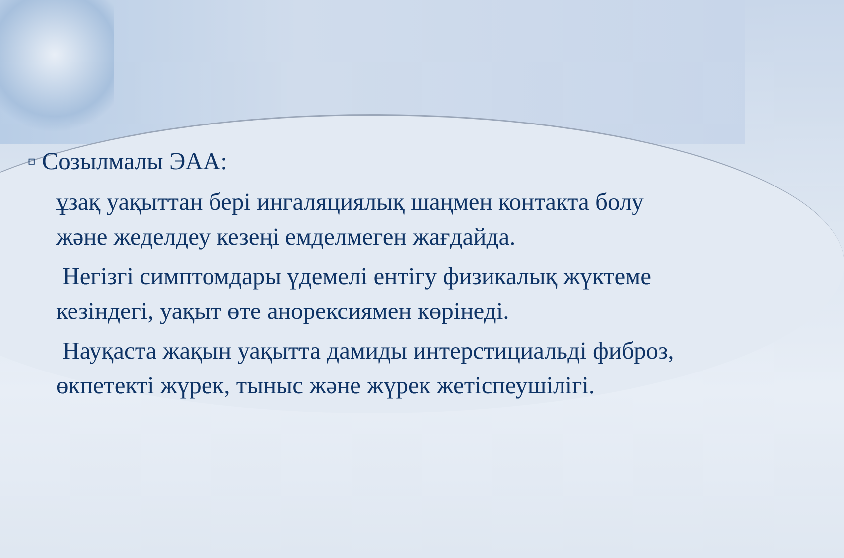▫ Созылмалы ЭАА:
ұзақ уақыттан бері ингаляциялық шаңмен контакта болу және жеделдеу кезеңі емделмеген жағдайда.
Негізгі симптомдары үдемелі ентігу физикалық жүктеме кезіндегі, уақыт өте анорексиямен көрінеді.
Науқаста жақын уақытта дамиды интерстициальді фиброз, өкпетекті жүрек, тыныс және жүрек жетіспеушілігі.